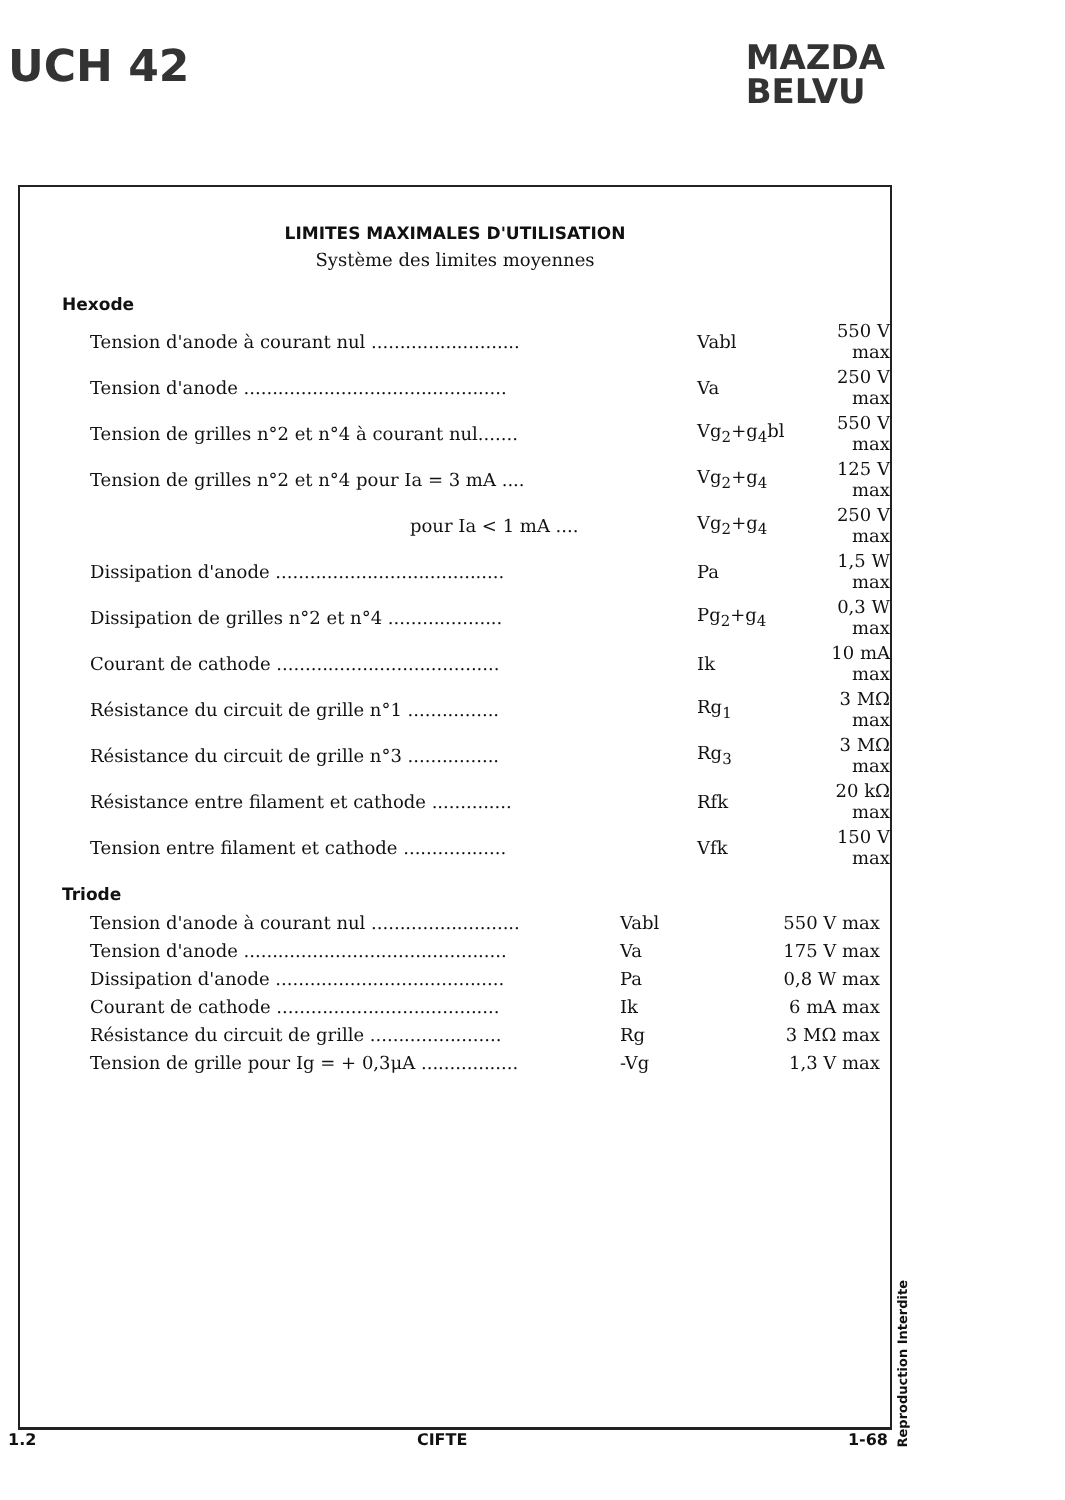UCH 42
MAZDA
BELVU
LIMITES MAXIMALES D'UTILISATION
Système des limites moyennes
Hexode
| Tension d'anode à courant nul .......................... | Vabl | 550 V max |
| Tension d'anode .............................................. | Va | 250 V max |
| Tension de grilles n°2 et n°4 à courant nul....... | Vg<sub>2</sub>+g<sub>4</sub>bl | 550 V max |
| Tension de grilles n°2 et n°4 pour Ia = 3 mA .... | Vg<sub>2</sub>+g<sub>4</sub> | 125 V max |
| pour Ia < 1 mA .... | Vg<sub>2</sub>+g<sub>4</sub> | 250 V max |
| Dissipation d'anode ........................................ | Pa | 1,5 W max |
| Dissipation de grilles n°2 et n°4 .................... | Pg<sub>2</sub>+g<sub>4</sub> | 0,3 W max |
| Courant de cathode ....................................... | Ik | 10 mA max |
| Résistance du circuit de grille n°1 ................ | Rg<sub>1</sub> | 3 MΩ max |
| Résistance du circuit de grille n°3 ................ | Rg<sub>3</sub> | 3 MΩ max |
| Résistance entre filament et cathode .............. | Rfk | 20 kΩ max |
| Tension entre filament et cathode .................. | Vfk | 150 V max |
Triode
| Tension d'anode à courant nul .......................... | Vabl | 550 V max |
| Tension d'anode .............................................. | Va | 175 V max |
| Dissipation d'anode ........................................ | Pa | 0,8 W max |
| Courant de cathode ....................................... | Ik | 6 mA max |
| Résistance du circuit de grille ....................... | Rg | 3 MΩ max |
| Tension de grille pour Ig = + 0,3μA ................. | -Vg | 1,3 V max |
Reproduction Interdite
1.2 CIFTE 1-68